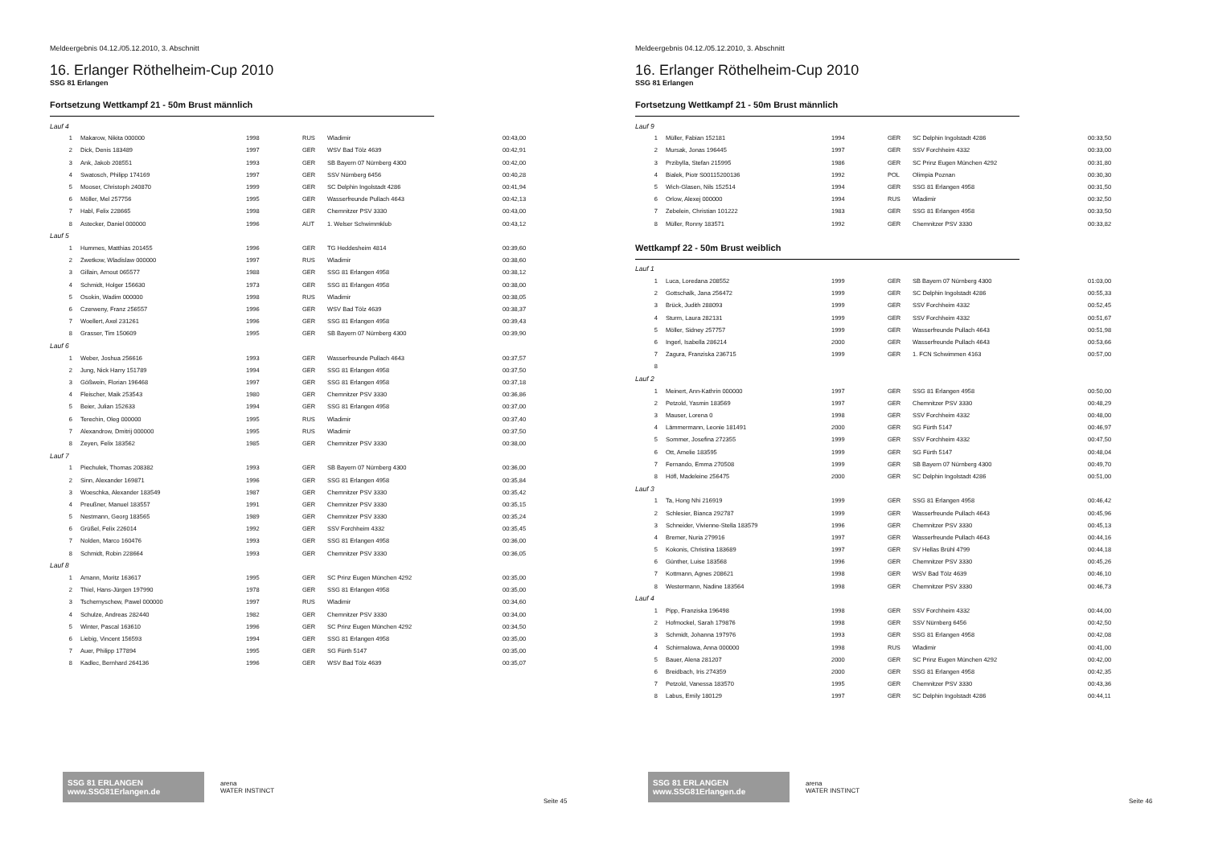Meldeergebnis 04.12./05.12.2010, 3. Abschnitt
16. Erlanger Röthelheim-Cup 2010
SSG 81 Erlangen
Fortsetzung Wettkampf 21 - 50m Brust männlich
| Lauf 4 | | | | | |
| 1 | Makarow, Nikita 000000 | 1998 | RUS | Wladimir | 00:43,00 |
| 2 | Dick, Denis 183489 | 1997 | GER | WSV Bad Tölz 4639 | 00:42,91 |
| 3 | Ank, Jakob 208551 | 1993 | GER | SB Bayern 07 Nürnberg 4300 | 00:42,00 |
| 4 | Swatosch, Philipp 174169 | 1997 | GER | SSV Nürnberg 6456 | 00:40,28 |
| 5 | Mooser, Christoph 240870 | 1999 | GER | SC Delphin Ingolstadt 4286 | 00:41,94 |
| 6 | Möller, Mel 257756 | 1995 | GER | Wasserfreunde Pullach 4643 | 00:42,13 |
| 7 | Habl, Felix 228665 | 1998 | GER | Chemnitzer PSV 3330 | 00:43,00 |
| 8 | Astecker, Daniel 000000 | 1996 | AUT | 1. Welser Schwimmklub | 00:43,12 |
| Lauf 5 | | | | | |
| 1 | Hummes, Matthias 201455 | 1996 | GER | TG Heddesheim 4814 | 00:39,60 |
| 2 | Zwetkow, Wladislaw 000000 | 1997 | RUS | Wladimir | 00:38,60 |
| 3 | Gillain, Arnout 065577 | 1988 | GER | SSG 81 Erlangen 4958 | 00:38,12 |
| 4 | Schmidt, Holger 156630 | 1973 | GER | SSG 81 Erlangen 4958 | 00:38,00 |
| 5 | Osokin, Wadim 000000 | 1998 | RUS | Wladimir | 00:38,05 |
| 6 | Czerweny, Franz 256557 | 1996 | GER | WSV Bad Tölz 4639 | 00:38,37 |
| 7 | Woellert, Axel 231261 | 1996 | GER | SSG 81 Erlangen 4958 | 00:39,43 |
| 8 | Grasser, Tim 150609 | 1995 | GER | SB Bayern 07 Nürnberg 4300 | 00:39,90 |
| Lauf 6 | | | | | |
| 1 | Weber, Joshua 256616 | 1993 | GER | Wasserfreunde Pullach 4643 | 00:37,57 |
| 2 | Jung, Nick Harry 151789 | 1994 | GER | SSG 81 Erlangen 4958 | 00:37,50 |
| 3 | Gößwein, Florian 196468 | 1997 | GER | SSG 81 Erlangen 4958 | 00:37,18 |
| 4 | Fleischer, Maik 253543 | 1980 | GER | Chemnitzer PSV 3330 | 00:36,86 |
| 5 | Beier, Julian 152633 | 1994 | GER | SSG 81 Erlangen 4958 | 00:37,00 |
| 6 | Terechin, Oleg 000000 | 1995 | RUS | Wladimir | 00:37,40 |
| 7 | Alexandrow, Dmitrij 000000 | 1995 | RUS | Wladimir | 00:37,50 |
| 8 | Zeyen, Felix 183562 | 1985 | GER | Chemnitzer PSV 3330 | 00:38,00 |
| Lauf 7 | | | | | |
| 1 | Piechulek, Thomas 208382 | 1993 | GER | SB Bayern 07 Nürnberg 4300 | 00:36,00 |
| 2 | Sinn, Alexander 169871 | 1996 | GER | SSG 81 Erlangen 4958 | 00:35,84 |
| 3 | Woeschka, Alexander 183549 | 1987 | GER | Chemnitzer PSV 3330 | 00:35,42 |
| 4 | Preußner, Manuel 183557 | 1991 | GER | Chemnitzer PSV 3330 | 00:35,15 |
| 5 | Nestmann, Georg 183565 | 1989 | GER | Chemnitzer PSV 3330 | 00:35,24 |
| 6 | Grüßel, Felix 226014 | 1992 | GER | SSV Forchheim 4332 | 00:35,45 |
| 7 | Nolden, Marco 160476 | 1993 | GER | SSG 81 Erlangen 4958 | 00:36,00 |
| 8 | Schmidt, Robin 228664 | 1993 | GER | Chemnitzer PSV 3330 | 00:36,05 |
| Lauf 8 | | | | | |
| 1 | Amann, Moritz 163617 | 1995 | GER | SC Prinz Eugen München 4292 | 00:35,00 |
| 2 | Thiel, Hans-Jürgen 197990 | 1978 | GER | SSG 81 Erlangen 4958 | 00:35,00 |
| 3 | Tschernyschew, Pawel 000000 | 1997 | RUS | Wladimir | 00:34,60 |
| 4 | Schulze, Andreas 282440 | 1982 | GER | Chemnitzer PSV 3330 | 00:34,00 |
| 5 | Winter, Pascal 163610 | 1996 | GER | SC Prinz Eugen München 4292 | 00:34,50 |
| 6 | Liebig, Vincent 156593 | 1994 | GER | SSG 81 Erlangen 4958 | 00:35,00 |
| 7 | Auer, Philipp 177894 | 1995 | GER | SG Fürth 5147 | 00:35,00 |
| 8 | Kadlec, Bernhard 264136 | 1996 | GER | WSV Bad Tölz 4639 | 00:35,07 |
SSG 81 ERLANGEN www.SSG81Erlangen.de
arena
WATER INSTINCT
Seite 45
Meldeergebnis 04.12./05.12.2010, 3. Abschnitt
16. Erlanger Röthelheim-Cup 2010
SSG 81 Erlangen
Fortsetzung Wettkampf 21 - 50m Brust männlich
| Lauf 9 | | | | | |
| 1 | Müller, Fabian 152181 | 1994 | GER | SC Delphin Ingolstadt 4286 | 00:33,50 |
| 2 | Mursak, Jonas 196445 | 1997 | GER | SSV Forchheim 4332 | 00:33,00 |
| 3 | Przibylla, Stefan 215995 | 1986 | GER | SC Prinz Eugen München 4292 | 00:31,80 |
| 4 | Bialek, Piotr S00115200136 | 1992 | POL | Olimpia Poznan | 00:30,30 |
| 5 | Wich-Glasen, Nils 152514 | 1994 | GER | SSG 81 Erlangen 4958 | 00:31,50 |
| 6 | Orlow, Alexej 000000 | 1994 | RUS | Wladimir | 00:32,50 |
| 7 | Zebelein, Christian 101222 | 1983 | GER | SSG 81 Erlangen 4958 | 00:33,50 |
| 8 | Müller, Ronny 183571 | 1992 | GER | Chemnitzer PSV 3330 | 00:33,82 |
Wettkampf 22 - 50m Brust weiblich
| Lauf 1 | | | | | |
| 1 | Luca, Loredana 208552 | 1999 | GER | SB Bayern 07 Nürnberg 4300 | 01:03,00 |
| 2 | Gottschalk, Jana 256472 | 1999 | GER | SC Delphin Ingolstadt 4286 | 00:55,33 |
| 3 | Brück, Judith 288093 | 1999 | GER | SSV Forchheim 4332 | 00:52,45 |
| 4 | Sturm, Laura 282131 | 1999 | GER | SSV Forchheim 4332 | 00:51,67 |
| 5 | Möller, Sidney 257757 | 1999 | GER | Wasserfreunde Pullach 4643 | 00:51,98 |
| 6 | Ingerl, Isabella 286214 | 2000 | GER | Wasserfreunde Pullach 4643 | 00:53,66 |
| 7 | Zagura, Franziska 236715 | 1999 | GER | 1. FCN Schwimmen 4163 | 00:57,00 |
| 8 | | | | | |
| Lauf 2 | | | | | |
| 1 | Meinert, Ann-Kathrin 000000 | 1997 | GER | SSG 81 Erlangen 4958 | 00:50,00 |
| 2 | Petzold, Yasmin 183569 | 1997 | GER | Chemnitzer PSV 3330 | 00:48,29 |
| 3 | Mauser, Lorena 0 | 1998 | GER | SSV Forchheim 4332 | 00:48,00 |
| 4 | Lämmermann, Leonie 181491 | 2000 | GER | SG Fürth 5147 | 00:46,97 |
| 5 | Sommer, Josefina 272355 | 1999 | GER | SSV Forchheim 4332 | 00:47,50 |
| 6 | Ott, Amelie 183595 | 1999 | GER | SG Fürth 5147 | 00:48,04 |
| 7 | Fernando, Emma 270508 | 1999 | GER | SB Bayern 07 Nürnberg 4300 | 00:49,70 |
| 8 | Höfl, Madeleine 256475 | 2000 | GER | SC Delphin Ingolstadt 4286 | 00:51,00 |
| Lauf 3 | | | | | |
| 1 | Ta, Hong Nhi 216919 | 1999 | GER | SSG 81 Erlangen 4958 | 00:46,42 |
| 2 | Schlesier, Bianca 292787 | 1999 | GER | Wasserfreunde Pullach 4643 | 00:45,96 |
| 3 | Schneider, Vivienne-Stella 183579 | 1996 | GER | Chemnitzer PSV 3330 | 00:45,13 |
| 4 | Bremer, Nuria 279916 | 1997 | GER | Wasserfreunde Pullach 4643 | 00:44,16 |
| 5 | Kokonis, Christina 183689 | 1997 | GER | SV Hellas Brühl 4799 | 00:44,18 |
| 6 | Günther, Luise 183568 | 1996 | GER | Chemnitzer PSV 3330 | 00:45,26 |
| 7 | Kottmann, Agnes 208621 | 1998 | GER | WSV Bad Tölz 4639 | 00:46,10 |
| 8 | Westermann, Nadine 183564 | 1998 | GER | Chemnitzer PSV 3330 | 00:46,73 |
| Lauf 4 | | | | | |
| 1 | Pipp, Franziska 196498 | 1998 | GER | SSV Forchheim 4332 | 00:44,00 |
| 2 | Hofmockel, Sarah 179876 | 1998 | GER | SSV Nürnberg 6456 | 00:42,50 |
| 3 | Schmidt, Johanna 197976 | 1993 | GER | SSG 81 Erlangen 4958 | 00:42,08 |
| 4 | Schirmalowa, Anna 000000 | 1998 | RUS | Wladimir | 00:41,00 |
| 5 | Bauer, Alena 281207 | 2000 | GER | SC Prinz Eugen München 4292 | 00:42,00 |
| 6 | Breidbach, Iris 274359 | 2000 | GER | SSG 81 Erlangen 4958 | 00:42,35 |
| 7 | Petzold, Vanessa 183570 | 1995 | GER | Chemnitzer PSV 3330 | 00:43,36 |
| 8 | Labus, Emily 180129 | 1997 | GER | SC Delphin Ingolstadt 4286 | 00:44,11 |
SSG 81 ERLANGEN www.SSG81Erlangen.de
arena
WATER INSTINCT
Seite 46